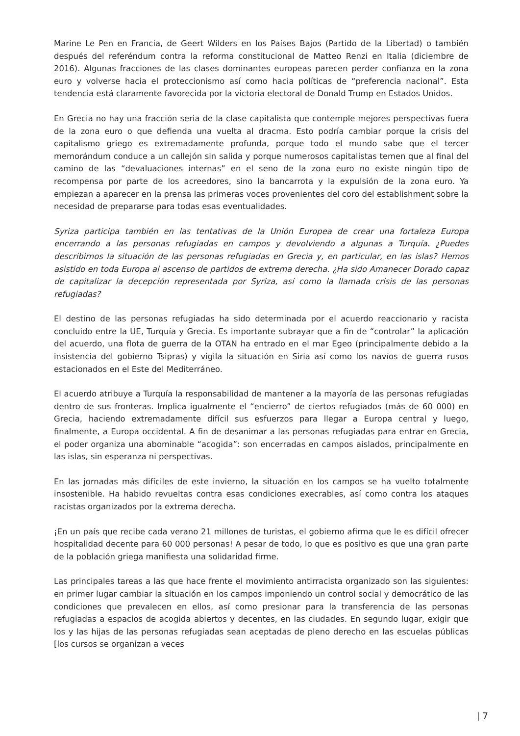Marine Le Pen en Francia, de Geert Wilders en los Países Bajos (Partido de la Libertad) o también después del referéndum contra la reforma constitucional de Matteo Renzi en Italia (diciembre de 2016). Algunas fracciones de las clases dominantes europeas parecen perder confianza en la zona euro y volverse hacia el proteccionismo así como hacia políticas de “preferencia nacional”. Esta tendencia está claramente favorecida por la victoria electoral de Donald Trump en Estados Unidos.
En Grecia no hay una fracción seria de la clase capitalista que contemple mejores perspectivas fuera de la zona euro o que defienda una vuelta al dracma. Esto podría cambiar porque la crisis del capitalismo griego es extremadamente profunda, porque todo el mundo sabe que el tercer memorándum conduce a un callejón sin salida y porque numerosos capitalistas temen que al final del camino de las “devaluaciones internas” en el seno de la zona euro no existe ningún tipo de recompensa por parte de los acreedores, sino la bancarrota y la expulsión de la zona euro. Ya empiezan a aparecer en la prensa las primeras voces provenientes del coro del establishment sobre la necesidad de prepararse para todas esas eventualidades.
Syriza participa también en las tentativas de la Unión Europea de crear una fortaleza Europa encerrando a las personas refugiadas en campos y devolviendo a algunas a Turquía. ¿Puedes describirnos la situación de las personas refugiadas en Grecia y, en particular, en las islas? Hemos asistido en toda Europa al ascenso de partidos de extrema derecha. ¿Ha sido Amanecer Dorado capaz de capitalizar la decepción representada por Syriza, así como la llamada crisis de las personas refugiadas?
El destino de las personas refugiadas ha sido determinada por el acuerdo reaccionario y racista concluido entre la UE, Turquía y Grecia. Es importante subrayar que a fin de “controlar” la aplicación del acuerdo, una flota de guerra de la OTAN ha entrado en el mar Egeo (principalmente debido a la insistencia del gobierno Tsipras) y vigila la situación en Siria así como los navíos de guerra rusos estacionados en el Este del Mediterráneo.
El acuerdo atribuye a Turquía la responsabilidad de mantener a la mayoría de las personas refugiadas dentro de sus fronteras. Implica igualmente el “encierro” de ciertos refugiados (más de 60 000) en Grecia, haciendo extremadamente difícil sus esfuerzos para llegar a Europa central y luego, finalmente, a Europa occidental. A fin de desanimar a las personas refugiadas para entrar en Grecia, el poder organiza una abominable “acogida”: son encerradas en campos aislados, principalmente en las islas, sin esperanza ni perspectivas.
En las jornadas más difíciles de este invierno, la situación en los campos se ha vuelto totalmente insostenible. Ha habido revueltas contra esas condiciones execrables, así como contra los ataques racistas organizados por la extrema derecha.
¡En un país que recibe cada verano 21 millones de turistas, el gobierno afirma que le es difícil ofrecer hospitalidad decente para 60 000 personas! A pesar de todo, lo que es positivo es que una gran parte de la población griega manifiesta una solidaridad firme.
Las principales tareas a las que hace frente el movimiento antirracista organizado son las siguientes: en primer lugar cambiar la situación en los campos imponiendo un control social y democrático de las condiciones que prevalecen en ellos, así como presionar para la transferencia de las personas refugiadas a espacios de acogida abiertos y decentes, en las ciudades. En segundo lugar, exigir que los y las hijas de las personas refugiadas sean aceptadas de pleno derecho en las escuelas públicas [los cursos se organizan a veces
| 7